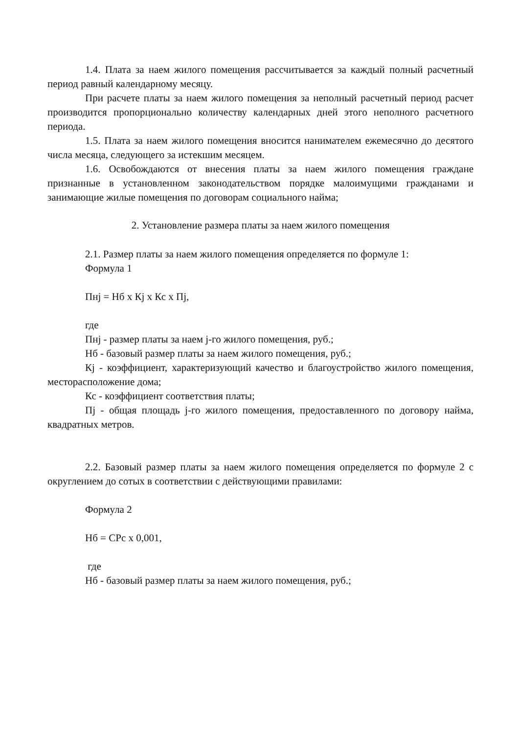1.4. Плата за наем жилого помещения рассчитывается за каждый полный расчетный период равный календарному месяцу.
При расчете платы за наем жилого помещения за неполный расчетный период расчет производится пропорционально количеству календарных дней этого неполного расчетного периода.
1.5. Плата за наем жилого помещения вносится нанимателем ежемесячно до десятого числа месяца, следующего за истекшим месяцем.
1.6. Освобождаются от внесения платы за наем жилого помещения граждане признанные в установленном законодательством порядке малоимущими гражданами и занимающие жилые помещения по договорам социального найма;
2. Установление размера платы за наем жилого помещения
2.1. Размер платы за наем жилого помещения определяется по формуле 1:
Формула 1
Пнj = Нб x Кj x Кс x Пj,
где
Пнj - размер платы за наем j-го жилого помещения, руб.;
Нб - базовый размер платы за наем жилого помещения, руб.;
Кj - коэффициент, характеризующий качество и благоустройство жилого помещения, месторасположение дома;
Кс - коэффициент соответствия платы;
Пj - общая площадь j-го жилого помещения, предоставленного по договору найма, квадратных метров.
2.2. Базовый размер платы за наем жилого помещения определяется по формуле 2 с округлением до сотых в соответствии с действующими правилами:
Формула 2
Нб = СРс x 0,001,
где
Нб - базовый размер платы за наем жилого помещения, руб.;